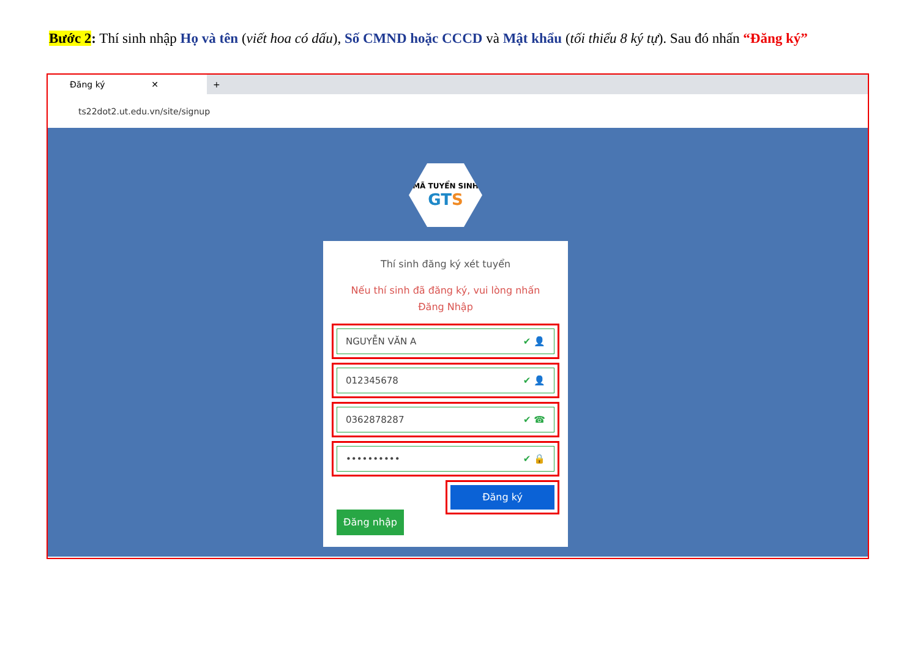Bước 2: Thí sinh nhập Họ và tên (viết hoa có dấu), Số CMND hoặc CCCD và Mật khẩu (tối thiểu 8 ký tự). Sau đó nhấn “Đăng ký”
Đăng ký ✕
+
ts22dot2.ut.edu.vn/site/signup
MÃ TUYỂN SINH
GTS
Thí sinh đăng ký xét tuyển
Nếu thí sinh đã đăng ký, vui lòng nhấn Đăng Nhập
NGUYỄN VĂN A ✔ 👤
012345678 ✔ 👤
0362878287 ✔ ☎
•••••••••• ✔ 🔒
Đăng ký
Đăng nhập